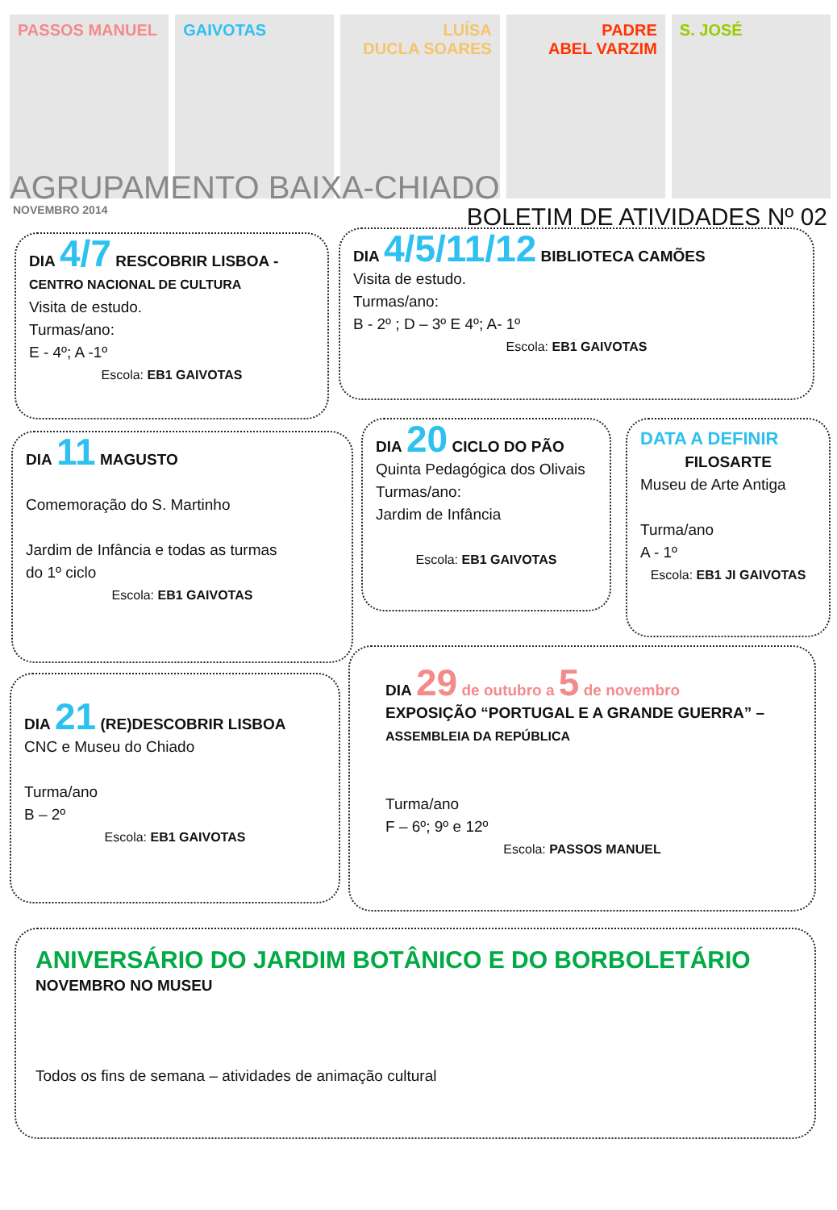PASSOS MANUEL GAIVOTAS LUÍSA
DUCLA SOARES
PADRE
ABEL VARZIM
S. JOSÉ
AGRUPAMENTO BAIXA-CHIADO
NOVEMBRO 2014 BOLETIM DE ATIVIDADES Nº 02
DIA 4/7 RESCOBRIR LISBOA -
CENTRO NACIONAL DE CULTURA
Visita de estudo.
Turmas/ano:
E - 4º; A -1º
Escola: EB1 GAIVOTAS
DIA 4/5/11/12 BIBLIOTECA CAMÕES
Visita de estudo.
Turmas/ano:
B - 2º ; D – 3º E 4º; A- 1º
Escola: EB1 GAIVOTAS
DIA 11 MAGUSTO
Comemoração do S. Martinho
Jardim de Infância e todas as turmas
do 1º ciclo
Escola: EB1 GAIVOTAS
DIA 20 CICLO DO PÃO
Quinta Pedagógica dos Olivais
Turmas/ano:
Jardim de Infância
Escola: EB1 GAIVOTAS
DATA A DEFINIR
FILOSARTE
Museu de Arte Antiga
Turma/ano
A - 1º
Escola: EB1 JI GAIVOTAS
DIA 21 (RE)DESCOBRIR LISBOA
CNC e Museu do Chiado
Turma/ano
B – 2º
Escola: EB1 GAIVOTAS
DIA 29 de outubro a 5 de novembro
EXPOSIÇÃO “PORTUGAL E A GRANDE GUERRA” –
ASSEMBLEIA DA REPÚBLICA
Turma/ano
F – 6º; 9º e 12º
Escola: PASSOS MANUEL
ANIVERSÁRIO DO JARDIM BOTÂNICO E DO BORBOLETÁRIO
NOVEMBRO NO MUSEU
Todos os fins de semana – atividades de animação cultural